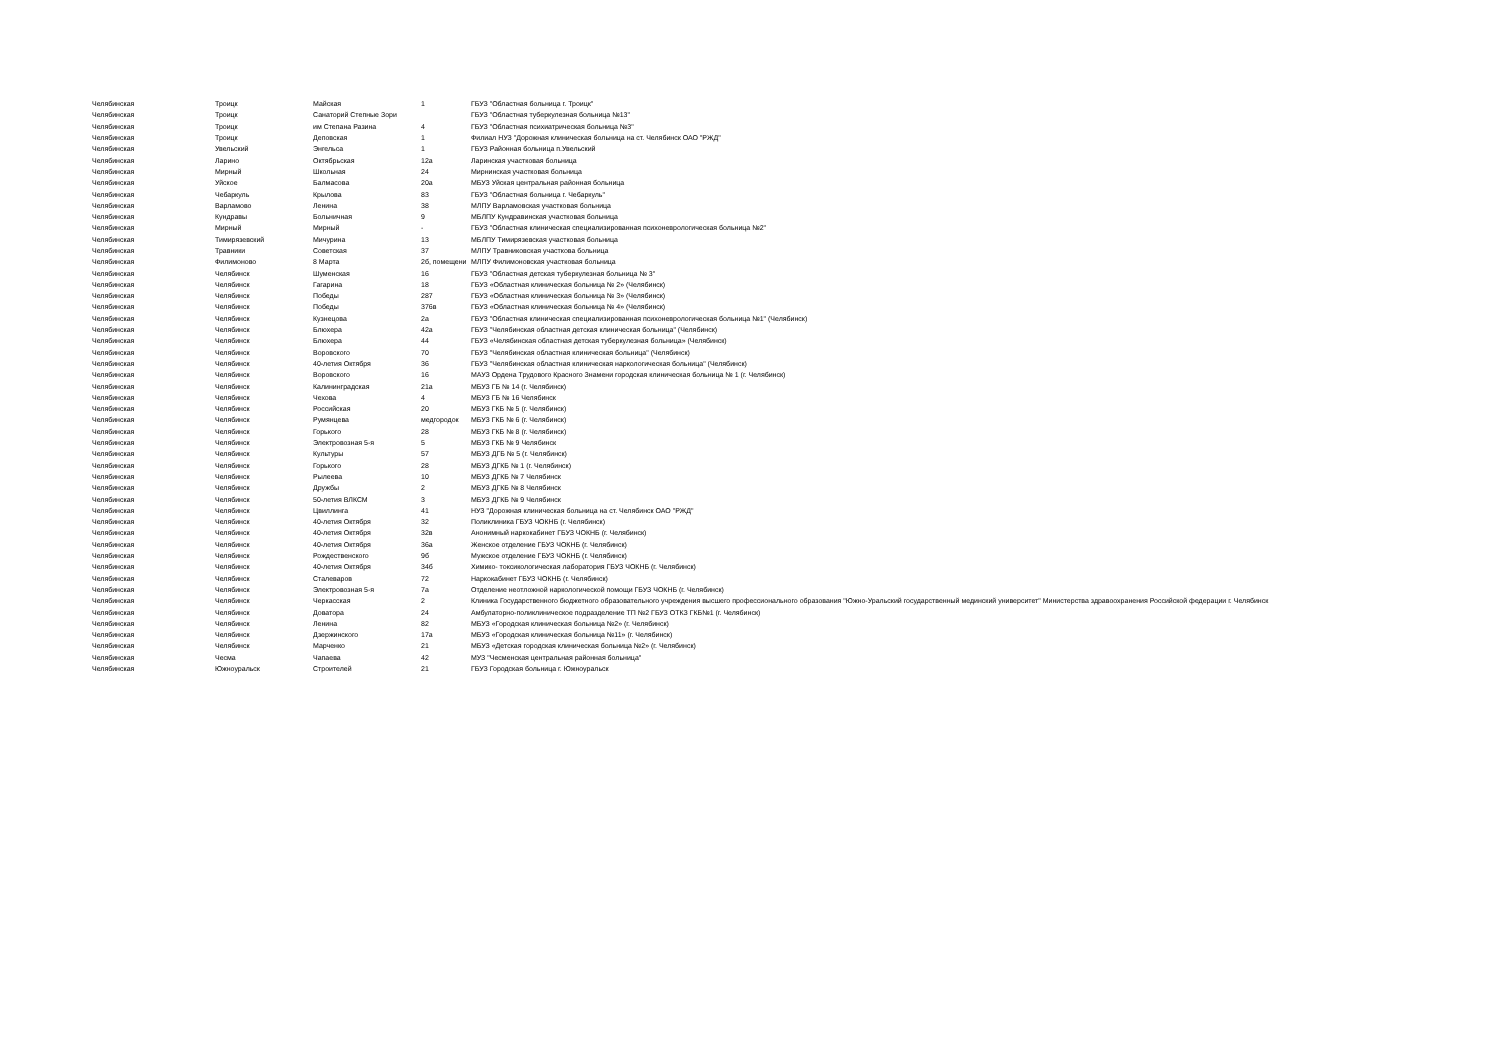| Челябинская | Троицк | Майская | 1 | ГБУЗ "Областная больница г. Троицк" |
| Челябинская | Троицк | Санаторий Степные Зори | | ГБУЗ "Областная туберкулезная больница №13" |
| Челябинская | Троицк | им Степана Разина | 4 | ГБУЗ "Областная психиатрическая больница №3" |
| Челябинская | Троицк | Деповская | 1 | Филиал НУЗ "Дорожная клиническая больница на ст. Челябинск ОАО "РЖД" |
| Челябинская | Увельский | Энгельса | 1 | ГБУЗ Районная больница п.Увельский |
| Челябинская | Ларино | Октябрьская | 12а | Ларинская участковая больница |
| Челябинская | Мирный | Школьная | 24 | Мирнинская участковая больница |
| Челябинская | Уйское | Балмасова | 20а | МБУЗ Уйская центральная районная больница |
| Челябинская | Чебаркуль | Крылова | 83 | ГБУЗ "Областная больница г. Чебаркуль" |
| Челябинская | Варламово | Ленина | 38 | МЛПУ Варламовская участковая больница |
| Челябинская | Кундравы | Больничная | 9 | МБЛПУ Кундравинская участковая больница |
| Челябинская | Мирный | Мирный | - | ГБУЗ "Областная клиническая специализированная психоневрологическая больница №2" |
| Челябинская | Тимирязевский | Мичурина | 13 | МБЛПУ Тимирязевская участковая больница |
| Челябинская | Травники | Советская | 37 | МЛПУ Травниковская участкова больница |
| Челябинская | Филимоново | 8 Марта | 2б, помещени | МЛПУ Филимоновская участковая больница |
| Челябинская | Челябинск | Шуменская | 16 | ГБУЗ "Областная детская туберкулезная больница № 3" |
| Челябинская | Челябинск | Гагарина | 18 | ГБУЗ «Областная клиническая больница № 2» (Челябинск) |
| Челябинская | Челябинск | Победы | 287 | ГБУЗ «Областная клиническая больница № 3» (Челябинск) |
| Челябинская | Челябинск | Победы | 376в | ГБУЗ «Областная клиническая больница № 4» (Челябинск) |
| Челябинская | Челябинск | Кузнецова | 2а | ГБУЗ "Областная клиническая специализированная психоневрологическая больница №1" (Челябинск) |
| Челябинская | Челябинск | Блюхера | 42а | ГБУЗ "Челябинская областная детская клиническая больница" (Челябинск) |
| Челябинская | Челябинск | Блюхера | 44 | ГБУЗ «Челябинская областная детская туберкулезная больница» (Челябинск) |
| Челябинская | Челябинск | Воровского | 70 | ГБУЗ "Челябинская областная клиническая больница" (Челябинск) |
| Челябинская | Челябинск | 40-летия Октября | 36 | ГБУЗ "Челябинская областная клиническая наркологическая больница" (Челябинск) |
| Челябинская | Челябинск | Воровского | 16 | МАУЗ Ордена Трудового Красного Знамени городская клиническая больница № 1 (г. Челябинск) |
| Челябинская | Челябинск | Калининградская | 21а | МБУЗ ГБ № 14 (г. Челябинск) |
| Челябинская | Челябинск | Чехова | 4 | МБУЗ ГБ № 16 Челябинск |
| Челябинская | Челябинск | Российская | 20 | МБУЗ ГКБ № 5 (г. Челябинск) |
| Челябинская | Челябинск | Румянцева | медгородок | МБУЗ ГКБ № 6 (г. Челябинск) |
| Челябинская | Челябинск | Горького | 28 | МБУЗ ГКБ № 8 (г. Челябинск) |
| Челябинская | Челябинск | Электровозная 5-я | 5 | МБУЗ ГКБ № 9 Челябинск |
| Челябинская | Челябинск | Культуры | 57 | МБУЗ ДГБ № 5 (г. Челябинск) |
| Челябинская | Челябинск | Горького | 28 | МБУЗ ДГКБ № 1 (г. Челябинск) |
| Челябинская | Челябинск | Рылеева | 10 | МБУЗ ДГКБ № 7 Челябинск |
| Челябинская | Челябинск | Дружбы | 2 | МБУЗ ДГКБ № 8 Челябинск |
| Челябинская | Челябинск | 50-летия ВЛКСМ | 3 | МБУЗ ДГКБ № 9 Челябинск |
| Челябинская | Челябинск | Цвиллинга | 41 | НУЗ "Дорожная клиническая больница на ст. Челябинск ОАО "РЖД" |
| Челябинская | Челябинск | 40-летия Октября | 32 | Поликлиника ГБУЗ ЧОКНБ (г. Челябинск) |
| Челябинская | Челябинск | 40-летия Октября | 32в | Анонимный наркокабинет ГБУЗ ЧОКНБ (г. Челябинск) |
| Челябинская | Челябинск | 40-летия Октября | 36а | Женское отделение ГБУЗ ЧОКНБ (г. Челябинск) |
| Челябинская | Челябинск | Рождественского | 9б | Мужское отделение ГБУЗ ЧОКНБ (г. Челябинск) |
| Челябинская | Челябинск | 40-летия Октября | 34б | Химико- токсикологическая лаборатория ГБУЗ ЧОКНБ (г. Челябинск) |
| Челябинская | Челябинск | Сталеваров | 72 | Наркокабинет ГБУЗ ЧОКНБ (г. Челябинск) |
| Челябинская | Челябинск | Электровозная 5-я | 7а | Отделение неотложной наркологической помощи ГБУЗ ЧОКНБ (г. Челябинск) |
| Челябинская | Челябинск | Черкасская | 2 | Клиника Государственного бюджетного образовательного учреждения высшего профессионального образования "Южно-Уральский государственный мединский университет" Министерства здравоохранения Российской федерации г. Челябинск |
| Челябинская | Челябинск | Доватора | 24 | Амбулаторно-поликлиническое подразделение ТП №2 ГБУЗ ОТКЗ ГКБ№1 (г. Челябинск) |
| Челябинская | Челябинск | Ленина | 82 | МБУЗ «Городская клиническая больница №2» (г. Челябинск) |
| Челябинская | Челябинск | Дзержинского | 17а | МБУЗ «Городская клиническая больница №11» (г. Челябинск) |
| Челябинская | Челябинск | Марченко | 21 | МБУЗ «Детская городская клиническая больница №2» (г. Челябинск) |
| Челябинская | Чесма | Чапаева | 42 | МУЗ "Чесменская центральная районная больница" |
| Челябинская | Южноуральск | Строителей | 21 | ГБУЗ Городская больница г. Южноуральск |